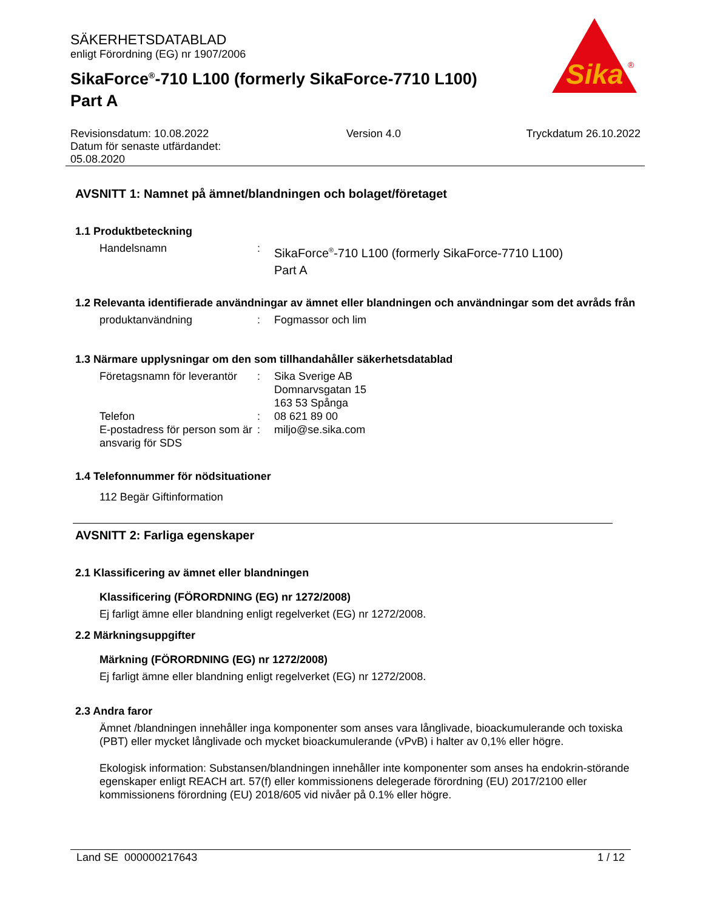Sika
®
SÄKERHETSDATABLAD
enligt Förordning (EG) nr 1907/2006
SikaForce<sup>®</sup>-710 L100 (formerly SikaForce-7710 L100)
Part A
Revisionsdatum: 10.08.2022
Datum för senaste utfärdandet:
05.08.2020
Version 4.0 Tryckdatum 26.10.2022
AVSNITT 1: Namnet på ämnet/blandningen och bolaget/företaget
1.1 Produktbeteckning
Handelsnamn :
SikaForce<sup>®</sup>-710 L100 (formerly SikaForce-7710 L100)
Part A
1.2 Relevanta identifierade användningar av ämnet eller blandningen och användningar som det avråds från
produktanvändning : Fogmassor och lim
1.3 Närmare upplysningar om den som tillhandahåller säkerhetsdatablad
Företagsnamn för leverantör
: Sika Sverige AB
Domnarvsgatan 15
163 53 Spånga
Telefon : 08 621 89 00
E-postadress för person som är ansvarig för SDS
: miljo@se.sika.com
1.4 Telefonnummer för nödsituationer
112 Begär Giftinformation
AVSNITT 2: Farliga egenskaper
2.1 Klassificering av ämnet eller blandningen
Klassificering (FÖRORDNING (EG) nr 1272/2008)
Ej farligt ämne eller blandning enligt regelverket (EG) nr 1272/2008.
2.2 Märkningsuppgifter
Märkning (FÖRORDNING (EG) nr 1272/2008)
Ej farligt ämne eller blandning enligt regelverket (EG) nr 1272/2008.
2.3 Andra faror
Ämnet /blandningen innehåller inga komponenter som anses vara långlivade, bioackumulerande och toxiska (PBT) eller mycket långlivade och mycket bioackumulerande (vPvB) i halter av 0,1% eller högre.
Ekologisk information: Substansen/blandningen innehåller inte komponenter som anses ha endokrin-störande egenskaper enligt REACH art. 57(f) eller kommissionens delegerade förordning (EU) 2017/2100 eller kommissionens förordning (EU) 2018/605 vid nivåer på 0.1% eller högre.
Land SE 000000217643 1 / 12